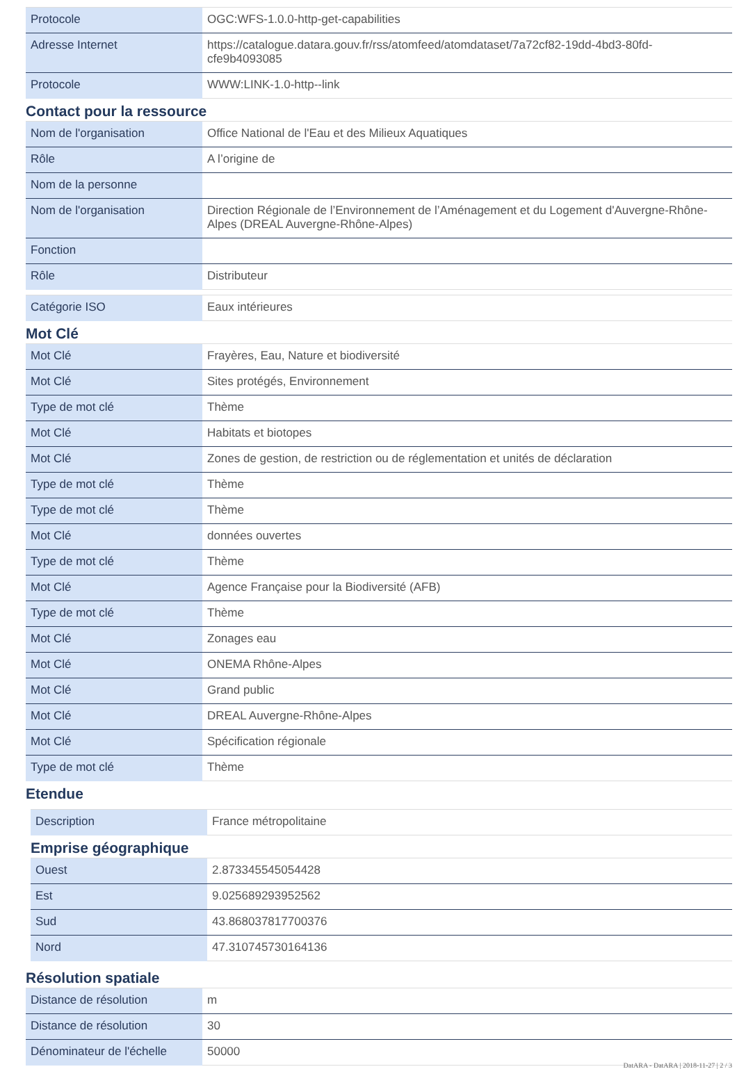| Protocole | OGC:WFS-1.0.0-http-get-capabilities |
| Adresse Internet | https://catalogue.datara.gouv.fr/rss/atomfeed/atomdataset/7a72cf82-19dd-4bd3-80fd-cfe9b4093085 |
| Protocole | WWW:LINK-1.0-http--link |
Contact pour la ressource
| Nom de l'organisation | Office National de l'Eau et des Milieux Aquatiques |
| Rôle | A l’origine de |
| Nom de la personne | |
| Nom de l'organisation | Direction Régionale de l’Environnement de l’Aménagement et du Logement d'Auvergne-Rhône-Alpes (DREAL Auvergne-Rhône-Alpes) |
| Fonction | |
| Rôle | Distributeur |
| Catégorie ISO | Eaux intérieures |
Mot Clé
| Mot Clé | Frayères, Eau, Nature et biodiversité |
| Mot Clé | Sites protégés, Environnement |
| Type de mot clé | Thème |
| Mot Clé | Habitats et biotopes |
| Mot Clé | Zones de gestion, de restriction ou de réglementation et unités de déclaration |
| Type de mot clé | Thème |
| Type de mot clé | Thème |
| Mot Clé | données ouvertes |
| Type de mot clé | Thème |
| Mot Clé | Agence Française pour la Biodiversité (AFB) |
| Type de mot clé | Thème |
| Mot Clé | Zonages eau |
| Mot Clé | ONEMA Rhône-Alpes |
| Mot Clé | Grand public |
| Mot Clé | DREAL Auvergne-Rhône-Alpes |
| Mot Clé | Spécification régionale |
| Type de mot clé | Thème |
Etendue
| Description | France métropolitaine |
Emprise géographique
| Ouest | 2.873345545054428 |
| Est | 9.025689293952562 |
| Sud | 43.868037817700376 |
| Nord | 47.310745730164136 |
Résolution spatiale
| Distance de résolution | m |
| Distance de résolution | 30 |
| Dénominateur de l'échelle | 50000 |
DatARA - DatARA | 2018-11-27 | 2 / 3